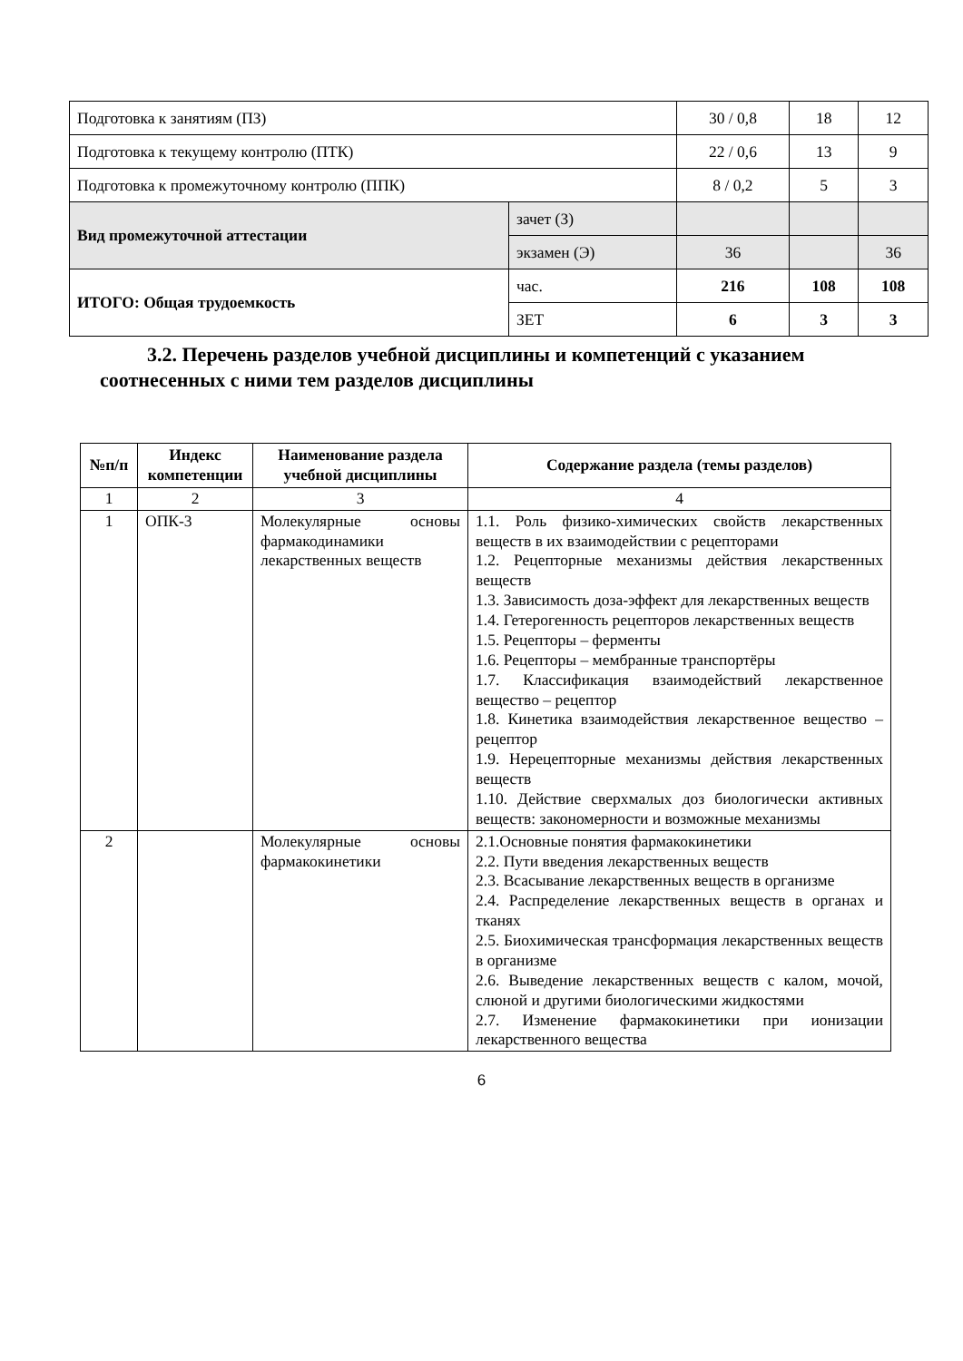| Подготовка к занятиям (ПЗ) | | 30 / 0,8 | 18 | 12 |
| Подготовка к текущему контролю (ПТК) | | 22 / 0,6 | 13 | 9 |
| Подготовка к промежуточному контролю (ППК) | | 8 / 0,2 | 5 | 3 |
| Вид промежуточной аттестации | зачет (З) | | | |
| | экзамен (Э) | 36 | | 36 |
| ИТОГО: Общая трудоемкость | час. | 216 | 108 | 108 |
| | ЗЕТ | 6 | 3 | 3 |
3.2. Перечень разделов учебной дисциплины и компетенций с указанием соотнесенных с ними тем разделов дисциплины
| №п/п | Индекс компетенции | Наименование раздела учебной дисциплины | Содержание раздела (темы разделов) |
| --- | --- | --- | --- |
| 1 | 2 | 3 | 4 |
| 1 | ОПК-3 | Молекулярные основы фармакодинамики лекарственных веществ | 1.1. Роль физико-химических свойств лекарственных веществ в их взаимодействии с рецепторами 1.2. Рецепторные механизмы действия лекарственных веществ 1.3. Зависимость доза-эффект для лекарственных веществ 1.4. Гетерогенность рецепторов лекарственных веществ 1.5. Рецепторы – ферменты 1.6. Рецепторы – мембранные транспортёры 1.7. Классификация взаимодействий лекарственное вещество – рецептор 1.8. Кинетика взаимодействия лекарственное вещество – рецептор 1.9. Нерецепторные механизмы действия лекарственных веществ 1.10. Действие сверхмалых доз биологически активных веществ: закономерности и возможные механизмы |
| 2 | | Молекулярные основы фармакокинетики | 2.1.Основные понятия фармакокинетики 2.2. Пути введения лекарственных веществ 2.3. Всасывание лекарственных веществ в организме 2.4. Распределение лекарственных веществ в органах и тканях 2.5. Биохимическая трансформация лекарственных веществ в организме 2.6. Выведение лекарственных веществ с калом, мочой, слюной и другими биологическими жидкостями 2.7. Изменение фармакокинетики при ионизации лекарственного вещества |
6